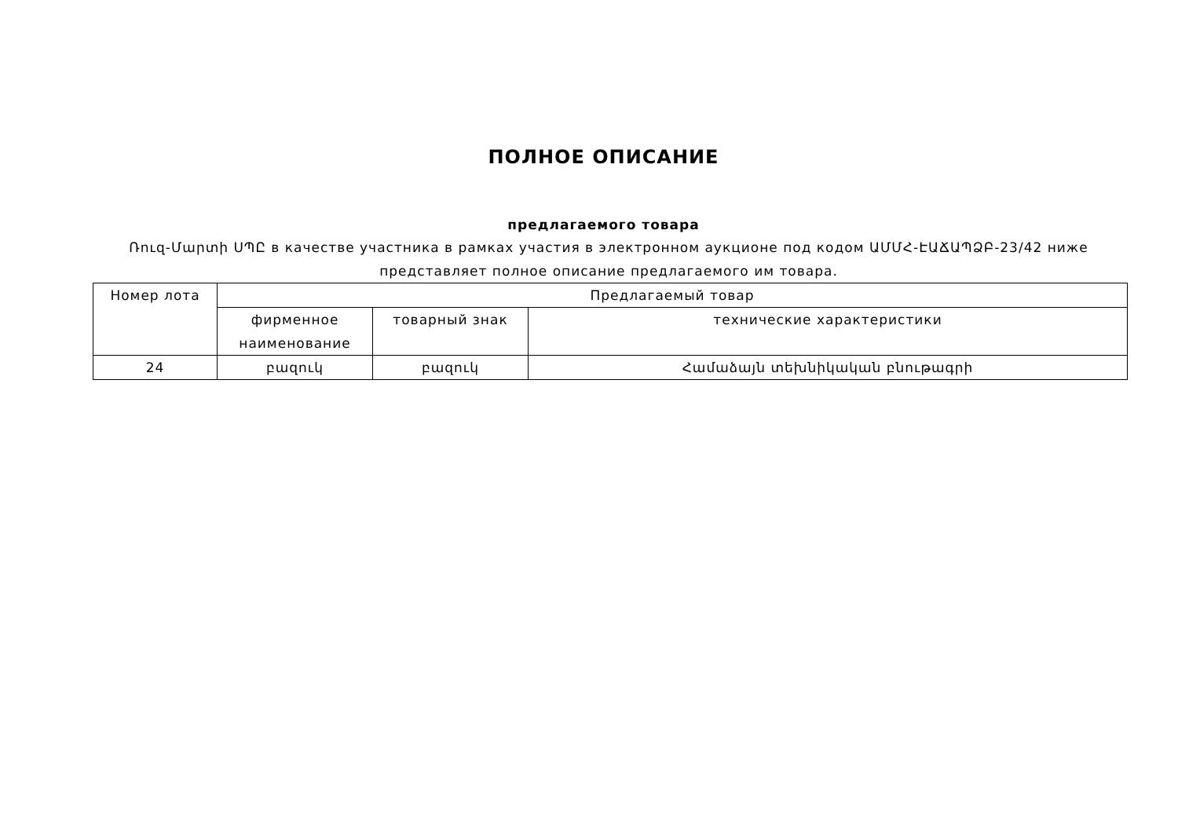ПОЛНОЕ ОПИСАНИЕ
предлагаемого товара
Ռուզ-Մարտի ՍՊԸ в качестве участника в рамках участия в электронном аукционе под кодом ԱՄՄՀ-ԷԱՃԱՊՁԲ-23/42 ниже представляет полное описание предлагаемого им товара.
| Номер лота | Предлагаемый товар | | |
| --- | --- | --- | --- |
| | фирменное наименование | товарный знак | технические характеристики |
| 24 | բազուկ | բազուկ | Համաձայն տեխնիկական բնութագրի |